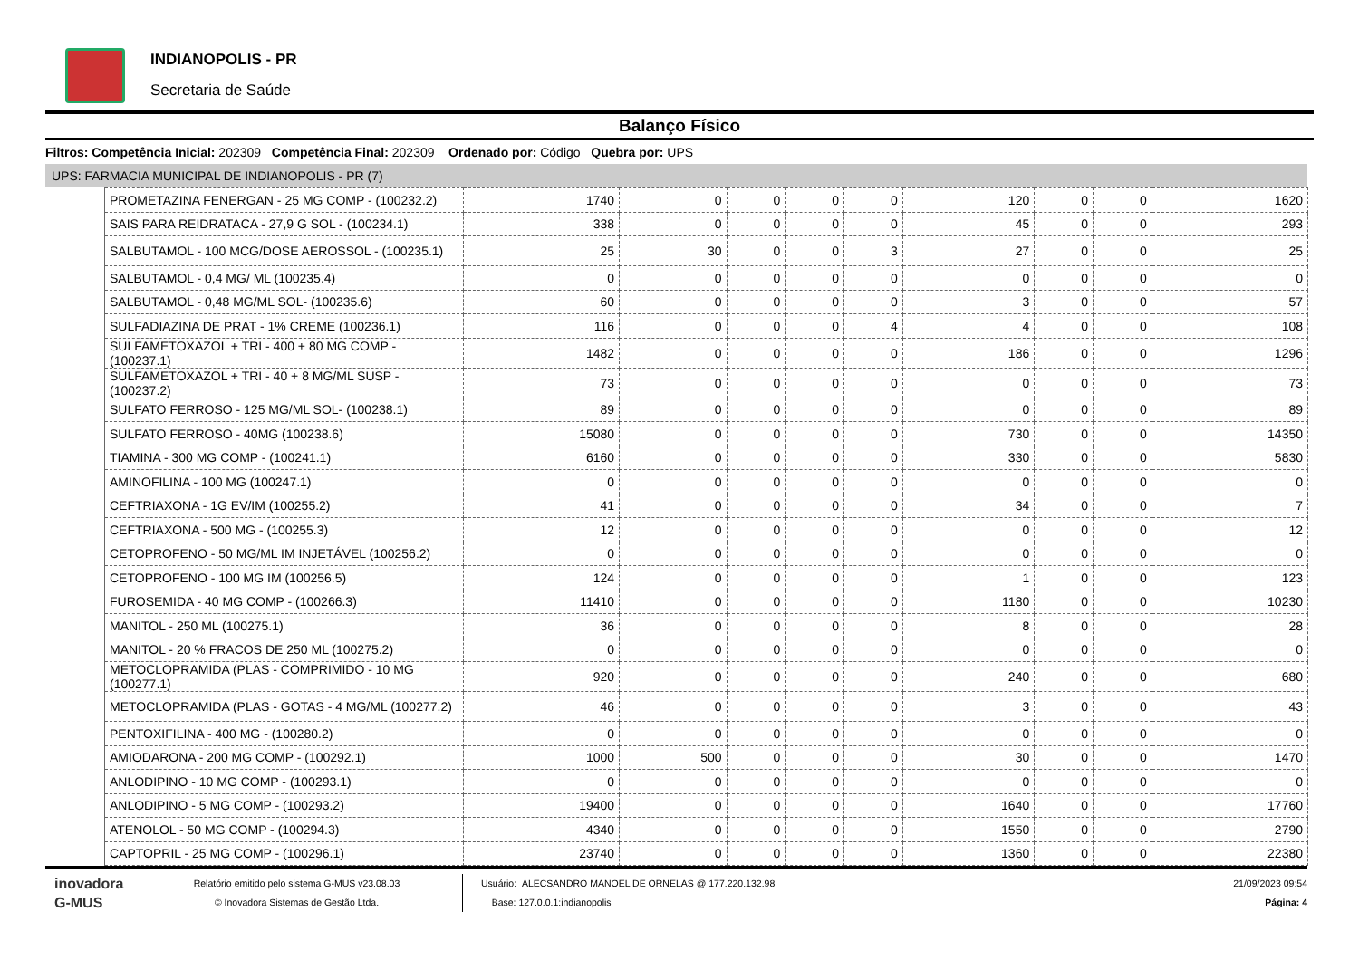INDIANOPOLIS - PR
Secretaria de Saúde
Balanço Físico
Filtros: Competência Inicial: 202309 Competência Final: 202309 Ordenado por: Código Quebra por: UPS
UPS: FARMACIA MUNICIPAL DE INDIANOPOLIS - PR (7)
| PROMETAZINA FENERGAN - 25 MG COMP - (100232.2) | 1740 | 0 | 0 | 0 | 0 | 120 | 0 | 0 | 1620 |
| SAIS PARA REIDRATACA - 27,9 G SOL - (100234.1) | 338 | 0 | 0 | 0 | 0 | 45 | 0 | 0 | 293 |
| SALBUTAMOL - 100 MCG/DOSE AEROSSOL - (100235.1) | 25 | 30 | 0 | 0 | 3 | 27 | 0 | 0 | 25 |
| SALBUTAMOL - 0,4 MG/ ML (100235.4) | 0 | 0 | 0 | 0 | 0 | 0 | 0 | 0 | 0 |
| SALBUTAMOL - 0,48 MG/ML SOL- (100235.6) | 60 | 0 | 0 | 0 | 0 | 3 | 0 | 0 | 57 |
| SULFADIAZINA DE PRAT - 1% CREME (100236.1) | 116 | 0 | 0 | 0 | 4 | 4 | 0 | 0 | 108 |
| SULFAMETOXAZOL + TRI - 400 + 80 MG COMP - (100237.1) | 1482 | 0 | 0 | 0 | 0 | 186 | 0 | 0 | 1296 |
| SULFAMETOXAZOL + TRI - 40 + 8 MG/ML SUSP - (100237.2) | 73 | 0 | 0 | 0 | 0 | 0 | 0 | 0 | 73 |
| SULFATO FERROSO - 125 MG/ML SOL- (100238.1) | 89 | 0 | 0 | 0 | 0 | 0 | 0 | 0 | 89 |
| SULFATO FERROSO - 40MG (100238.6) | 15080 | 0 | 0 | 0 | 0 | 730 | 0 | 0 | 14350 |
| TIAMINA - 300 MG COMP - (100241.1) | 6160 | 0 | 0 | 0 | 0 | 330 | 0 | 0 | 5830 |
| AMINOFILINA - 100 MG (100247.1) | 0 | 0 | 0 | 0 | 0 | 0 | 0 | 0 | 0 |
| CEFTRIAXONA - 1G EV/IM (100255.2) | 41 | 0 | 0 | 0 | 0 | 34 | 0 | 0 | 7 |
| CEFTRIAXONA - 500 MG - (100255.3) | 12 | 0 | 0 | 0 | 0 | 0 | 0 | 0 | 12 |
| CETOPROFENO - 50 MG/ML IM INJETÁVEL (100256.2) | 0 | 0 | 0 | 0 | 0 | 0 | 0 | 0 | 0 |
| CETOPROFENO - 100 MG IM (100256.5) | 124 | 0 | 0 | 0 | 0 | 1 | 0 | 0 | 123 |
| FUROSEMIDA - 40 MG COMP - (100266.3) | 11410 | 0 | 0 | 0 | 0 | 1180 | 0 | 0 | 10230 |
| MANITOL - 250 ML (100275.1) | 36 | 0 | 0 | 0 | 0 | 8 | 0 | 0 | 28 |
| MANITOL - 20 % FRACOS DE 250 ML (100275.2) | 0 | 0 | 0 | 0 | 0 | 0 | 0 | 0 | 0 |
| METOCLOPRAMIDA (PLAS - COMPRIMIDO - 10 MG (100277.1) | 920 | 0 | 0 | 0 | 0 | 240 | 0 | 0 | 680 |
| METOCLOPRAMIDA (PLAS - GOTAS - 4 MG/ML (100277.2) | 46 | 0 | 0 | 0 | 0 | 3 | 0 | 0 | 43 |
| PENTOXIFILINA - 400 MG - (100280.2) | 0 | 0 | 0 | 0 | 0 | 0 | 0 | 0 | 0 |
| AMIODARONA - 200 MG COMP - (100292.1) | 1000 | 500 | 0 | 0 | 0 | 30 | 0 | 0 | 1470 |
| ANLODIPINO - 10 MG COMP - (100293.1) | 0 | 0 | 0 | 0 | 0 | 0 | 0 | 0 | 0 |
| ANLODIPINO - 5 MG COMP - (100293.2) | 19400 | 0 | 0 | 0 | 0 | 1640 | 0 | 0 | 17760 |
| ATENOLOL - 50 MG COMP - (100294.3) | 4340 | 0 | 0 | 0 | 0 | 1550 | 0 | 0 | 2790 |
| CAPTOPRIL - 25 MG COMP - (100296.1) | 23740 | 0 | 0 | 0 | 0 | 1360 | 0 | 0 | 22380 |
inovadora
G-MUS
Relatório emitido pelo sistema G-MUS v23.08.03
© Inovadora Sistemas de Gestão Ltda.
Usuário: ALECSANDRO MANOEL DE ORNELAS @ 177.220.132.98
Base: 127.0.0.1:indianopolis
21/09/2023 09:54
Página: 4